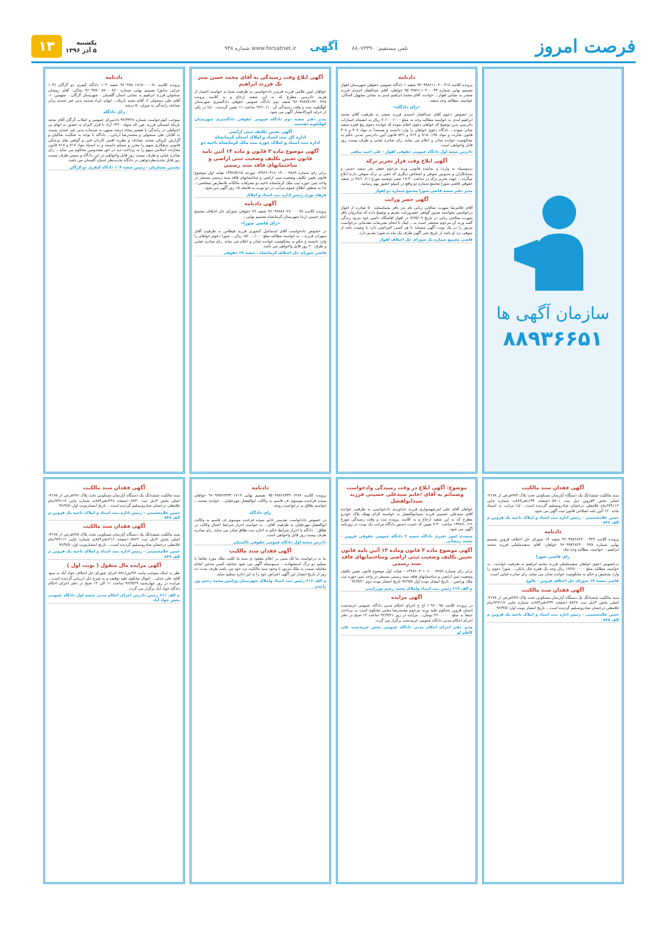فرصت امروز
تلفن مستقیم: ۸۸۰۷۳۳۹۰ آگهی www.forsatnet.ir شماره ۹۳۸
یکشنبه
۵ آذر ۱۳۹۶
۱۳
سازمان آگهی ها
۸۸۹۳۶۶۵۱
دادنامه
پرونده کلاسه ۹۴۰۹۹۸۶۱۱۰۴۰۰۳۱۸ شعبه ۱ دادگاه عمومی حقوقی شهرستان اهواز تصمیم نهایی شماره ۹۵۰۹۹۷۶۱۱۰۴۰۰۰۳۳ خواهان: آقای عبدالغفار احمدی فرزند صفدر به نشانی اهواز... خوانده: آقای محمد ابراهیم لندی به نشانی مجهول المکان. خواسته: مطالبه وجه سفته.
«رای دادگاه»
در خصوص دعوی آقای عبدالغفار احمدی فرزند صفدر به طرفیت آقای محمد ابراهیم لندی به خواسته مطالبه وجه به مبلغ ۷۰/۰۰۰/۰۰۰ ریال به انضمام خسارات دادرسی بدین توضیح که خواهان دعوی اعلام نموده که خوانده دعوی پنج فقره سفته صادر نموده... دادگاه دعوی خواهان را وارد دانسته و مستنداً به مواد ۳۰۷ و ۳۰۸ قانون تجارت و مواد ۱۹۸، ۵۱۵ و ۵۱۹ و ۵۲۲ قانون آیین دادرسی مدنی حکم به محکومیت خوانده صادر و اعلام می نماید. رای صادره غیابی و ظرف بیست روز قابل واخواهی است.
دادرس شعبه اول دادگاه عمومی حقوقی اهواز - علی احمد پناهی
آگهی ابلاغ وقت قرار تحریر ترکه
بدینوسیله به وارث و نماینده قانونی ورثه مرحوم جعفر نفر سفید دشتی و بستانکاران و مدیونین متوفی و اشخاص دیگری که حقی بر ترکه متوفی دارند ابلاغ میگردد... جهت تحریر ترکه در ساعت ۱۷:۳۰ عصر دوشنبه مورخ ۹۶/۱۰/۱۱ در شعبه حقوقی قاضی شورا مجتمع شماره دو واقع در کمپلو حضور بهم رسانید.
مدیر دفتر شعبه قاضی شورا مجتمع شماره دو اهواز
آگهی حصر وراثت
آقای غلامرضا شهرت صالحی رنانی نام پدر باقر بشناسنامه ۵۰ صادره از اهواز درخواستی بخواسته صدور گواهی حصروراثت تقدیم و توضیح داده که شادروان باقر شهرت صالحی رنانی در تاریخ ۹۶/۵/۰۹ در اهواز اقامتگاه دائمی خود بدرود زندگی گفته ورثه آن مرحوم منحصر است به... اینک با انجام تشریفات مقدماتی درخواست مزبور را در یک نوبت آگهی مینماید تا هر کسی اعتراضی دارد یا وصیت نامه از متوفی نزد او باشد از تاریخ نشر آگهی ظرف یک ماه به شورا تقدیم دارد.
قاضی مجتمع شماره یک شورای حل اختلاف اهواز
آگهی ابلاغ وقت رسیدگی به آقای محمد حسن سیر تک فرزند ابراهیم
خواهان امین غلامی فرزند فریبرز دادخواستی به طرفیت شما به خواسته اعسار از هزینه دادرسی مطرح که به این شعبه ارجاع و به کلاسه پرونده ۹۶۰۹۹۸۷۴۱۹۲۰۰۴۲۸ شعبه دوم دادگاه عمومی حقوقی دادگستری شهرستان کهگیلویه ثبت و وقت رسیدگی آن ۹۶/۱۰/۱۰ ساعت ۱۱ تعیین گردیده... لذا در یکی از جراید کثیرالانتشار آگهی می شود.
مدیر دفتر شعبه دوم دادگاه عمومی حقوقی دادگستری شهرستان کهگیلویه دهدشت
آگهی تعیین تکلیف ثبتی اراضی
اداره کل ثبت اسناد و املاک استان کرمانشاه
اداره ثبت اسناد و املاک حوزه ثبت ملک کرمانشاه ناحیه دو
آگهی موضوع ماده ۳ قانون و ماده ۱۳ آئین نامه قانون تعیین تکلیف وضعیت ثبتی اراضی و ساختمانهای فاقد سند رسمی
برابر رای شماره ۱۳۹۶۶۰۳۱۶۰۱۴۰۰۰۲۵۸۹ مورخه ۱۳۹۶/۷/۱۵ هیات اول موضوع قانون تعیین تکلیف وضعیت ثبتی اراضی و ساختمانهای فاقد سند رسمی مستقر در واحد ثبتی حوزه ثبت ملک کرمانشاه ناحیه دو تصرفات مالکانه بلامعارض متقاضی... لذا به منظور اطلاع عموم مراتب در دو نوبت به فاصله ۱۵ روز آگهی می شود.
فرهاد نوری رئیس اداره ثبت اسناد و املاک
آگهی دادنامه
پرونده کلاسه ۹۶۰۹۹۸۸۶۰۲۷۰۰۰۰۹۸ شعبه ۲۷ حقوقی شورای حل اختلاف مجتمع امام خمینی (ره) شهرستان کرمانشاه تصمیم نهایی...
«رای قاضی شورا»
در خصوص دادخواست آقای اسماعیل کنجوری فرزند قیطاس به طرفیت آقای سهراب فرزند... به خواسته مطالبه مبلغ ۱۵/۰۰۰/۰۰۰ ریال... شورا دعوی خواهان را وارد دانسته و حکم به محکومیت خوانده صادر و اعلام می نماید. رای صادره غیابی و ظرف ۲۰ روز قابل واخواهی می باشد.
قاضی شورای حل اختلاف کرمانشاه - شعبه ۲۷ حقوقی
دادنامه
پرونده کلاسه ۹۶۰۹۹۸۰۱۷۱۵۰۰۰۰۸۱ شعبه ۱۰۴ دادگاه کیفری دو گرگان (۱۰۴ جزایی سابق) تصمیم نهایی شماره ۹۶۰۹۹۷۰۰۵۷۰۰۰۸۶۰ شاکی: آقای رمضان سنجولی فرزند ابراهیم به نشانی استان گلستان - شهرستان گرگان... متهمین: ۱- آقای علی سنجولی ۲- آقای مجید تازیکه... اتهام: ایراد صدمه بدنی غیر عمدی براثر تصادف رانندگی به میزان ۵۰ درصد
رای دادگاه
بموجب کیفرخواست شماره ۹۶/۳۳۲۸ دادسرای عمومی و انقلاب گرگان آقای مجید تازیکه لمسکی فرزند عین اله متولد ۱۳۶۰ آزاد با قرار التزام به حضور به اتهام بی احتیاطی در رانندگی با تقصیر پنجاه درصد منتهی به صدمات بدنی غیر عمدی نسبت به آقایان علی سنجولی و محمدرضا اربابی... دادگاه با توجه به شکایت شاکیان و گزارش کروکی صحنه تصادف و نظریه افسر کاردان فنی و گواهی های پزشکی قانونی بزهکاری متهم را محرز و مسلم دانسته و به استناد مواد ۷۱۷ و ۷۱۸ قانون مجازات اسلامی متهم را به پرداخت دیه در حق مصدومین محکوم می نماید... رای صادره غیابی و ظرف بیست روز قابل واخواهی در این دادگاه و سپس ظرف بیست روز قابل تجدیدنظرخواهی در دادگاه تجدیدنظر استان گلستان می باشد.
محسن معماریان - رئیس شعبه ۱۰۴ دادگاه کیفری دو گرگان
آگهی فقدان سند مالکیت
سند مالکیت ششدانگ یک دستگاه آپارتمان مسکونی تحت پلاک ۶۷۴فرعی از ۳۱۷۸-اصلی بخش ۴قزوین ذیل ثبت ۱۰۵۸۰۱صفحه ۱۴۴دفتر۸۸۳به شماره چاپی ۶۷۹۱۱۲بنام غلامعلی درخشان صادروتسلیم گردیده است... لذا مراتب به استناد ماده ۱۲۰ آئین نامه اصلاحی قانون ثبت آگهی می شود.
حسن غلامحسینی - رئیس اداره ثبت اسناد و املاک ناحیه یک قزوین م الف ۸۴۶
دادنامه
پرونده کلاسه ۹۶۰۹۹۸۲۸۲۴۰۰۰۳۲۴ شعبه ۱۴ شورای حل اختلاف قزوین تصمیم نهایی شماره ۹۶۰۹۹۷۲۸۲۴۰۰۰۴۷۸ خواهان: آقای سعیدململی فرزند محمد ابراهیم... خواسته: مطالبه وجه چک
رای قاضی شورا
درخصوص دعوی خواهان سعیدململی فرزند محمد ابراهیم به طرفیت خوانده... به خواسته مطالبه مبلغ ۱۷۲۵۰۰۰۰۰ ریال وجه یک فقره چک بانکی... شورا دعوی را وارد تشخیص و حکم به محکومیت خوانده صادر می نماید. رای صادره غیابی است.
قاضی شعبه ۱۴ شورای حل اختلاف قزوین - پالوج
آگهی فقدان سند مالکیت
سند مالکیت ششدانگ یک دستگاه آپارتمان مسکونی تحت پلاک ۶۷۷فرعی از ۳۱۷۸-اصلی بخش ۴ذیل ثبت ۱۰۵۸۲۸صفحه ۲۳۲دفتر۸۸۳به شماره چاپی ۶۷۹۱۱۷بنام غلامعلی درخشان صادروتسلیم گردیده است... تاریخ انتشار نوبت اول: ۹۶/۹/۵
حسن غلامحسینی - رئیس اداره ثبت اسناد و املاک ناحیه یک قزوین م الف ۸۴۸
موضوع: آگهی ابلاغ در وقت رسیدگی وادخواست وضمائم به آقای /خانم سیدعلی حسینی فرزند سیدابولفضل
خواهان آقای علی امرشهسواری فرزند خداوردی دادخواستی به طرفیت خوانده آقای سیدعلی حسینی فرزند سیدابوالفضل به خواسته الزام بهفک پلاک خودرو مطرح که به این شعبه ارجاع و به کلاسه پرونده ثبت و وقت رسیدگی مورخ ۱۳۹۶/۱۰/۱۲ ساعت ۹:۳۰ تعیین که حسب دستور دادگاه مراتب یک نوبت در روزنامه آگهی می شود.
متصدی امور دفتری دادگاه شعبه ۲ دادگاه عمومی حقوقی قزوین - محمد رمضانی
آگهی موضوع ماده ۳ قانون وماده ۱۳ آئین نامه قانون تعیین تکلیف وضعیت ثبتی اراضی وساختمانهای فاقد سند رسمی
برابر رای شماره ۱۳۹۶۶۰۳۰۱۰۶۰۰۰۷۲۵۶ - هیات اول موضوع قانون تعیین تکلیف وضعیت ثبتی اراضی و ساختمانهای فاقد سند رسمی مستقر در واحد ثبتی حوزه ثبت ملک ورامین... تاریخ انتشار نوبت اول ۹۶/۹/۵ تاریخ انتشار نوبت دوم ۹۶/۹/۲۰
م الف ۶۱۹ رئیس ثبت اسناد واملاک محمد رحیم پوررایینی
آگهی مزایده
در پرونده کلاسه ۹۶۰۰۹۵ / اج ح اجرای احکام مدنی دادگاه عمومی خرمدشت استان قزوین محکوم علیه ورثه مرحوم محمدرضا محبی محکوم است به پرداخت جمعاً به مبلغ ۴۶۰۰۰۰۰۰ تومان... مزایده در روز ۹۶/۹/۲۱ ساعت ۱۲ صبح در دفتر اجرای احکام مدنی دادگاه عمومی خرمدشت برگزار می گردد.
مدیر دفتر اجرای احکام مدنی دادگاه عمومی بخش خرمدشت علی کاظم لو
دادنامه
پرونده کلاسه ۹۵۰۹۹۸۲۸۳۳۴۰۱۳۸۷ تصمیم نهایی ۹۶۰۹۹۷۲۸۳۳۴۰۱۷۱۹ خواهان سیده فرخنده موسوی ف قاسم به وکالت ابوالفضل مهرعلیان... خوانده محمد... خواسته طلاق به درخواست زوجه
رای دادگاه
در خصوص دادخواست تقدیمی خانم سیده فرخنده موسوی ف قاسم به وکالت ابوالفضل مهرعلیان به طرفیت آقای... به خواسته احراز شرایط اعمال وکالت در طلاق... دادگاه با احراز شرایط حکم به اجازه ثبت طلاق صادر می نماید. رای صادره ظرف بیست روز قابل واخواهی است.
دادرس شعبه اول دادگاه عمومی حقوقی تاکستان
آگهی فقدان سند مالکیت
بنا به درخواست ما لک مبنی بر اعلام مفقود ی سند ما لکیت ملک مورد تقاضا با تسلیم دو برگ استشهادیه... بدینوسیله آگهی می شود چنانچه کسی مدعی انجام معامله نسبت به ملک مزبور یا وجود سند مالکیت نزد خود می باشد ظرف مدت ده روز از تاریخ انتشار این آگهی اعتراض خود را به این اداره تسلیم نماید.
م الف ۶۱۶ رئیس ثبت اسناد واملاک شهرستان ورامین محمد رحیم پور رایینی
آگهی فقدان سند مالکیت
سند مالکیت ششدانگ یک دستگاه آپارتمان مسکونی تحت پلاک ۶۷۶فرعی از ۳۱۷۸-اصلی بخش ۴ذیل ثبت ۱۰۵۸۳۰صفحه ۲۲۸دفتر۸۸۳به شماره چاپی ۶۷۹۱۱۸بنام غلامعلی درخشان صادروتسلیم گردیده است... تاریخ انتشارنوبت اول: ۹۶/۹/۵
حسن غلامحسینی - رئیس اداره ثبت اسناد و املاک ناحیه یک قزوین م الف ۸۴۷
آگهی فقدان سند مالکیت
سند مالکیت ششدانگ یک دستگاه آپارتمان مسکونی تحت پلاک ۶۷۸فرعی از ۳۱۷۸-اصلی بخش ۴ذیل ثبت ۱۰۵۸۲۶صفحه ۲۱۶دفتر۸۸۳به شماره چاپی ۶۷۹۱۱۶بنام غلامعلی درخشان صادروتسلیم گردیده است... تاریخ انتشارنوبت اول: ۹۶/۹/۵
حسن غلامحسینی - رئیس اداره ثبت اسناد و املاک ناحیه یک قزوین م الف ۸۴۹
آگهی مزایده مال منقول ( نوبت اول )
نظر به اینکه بموجب نیابت ۹۶/ش/۵۸۱ اجرای شورای حل اختلاف جواد آباد به سود آقای علی عدلی... اموال محکوم علیه توقیف و به شرح ذیل ارزیابی گردیده است... مزایده در روز چهارشنبه ۹۶/۹/۲۹ ساعت ۱۱ الی ۱۲ صبح در دفتر اجرای احکام دادگاه جواد آباد برگزار می گردد.
م الف ۶۱۱ رئیس دادرس اجرای احکام مدنی شعبه اول دادگاه عمومی بخش جواد آباد